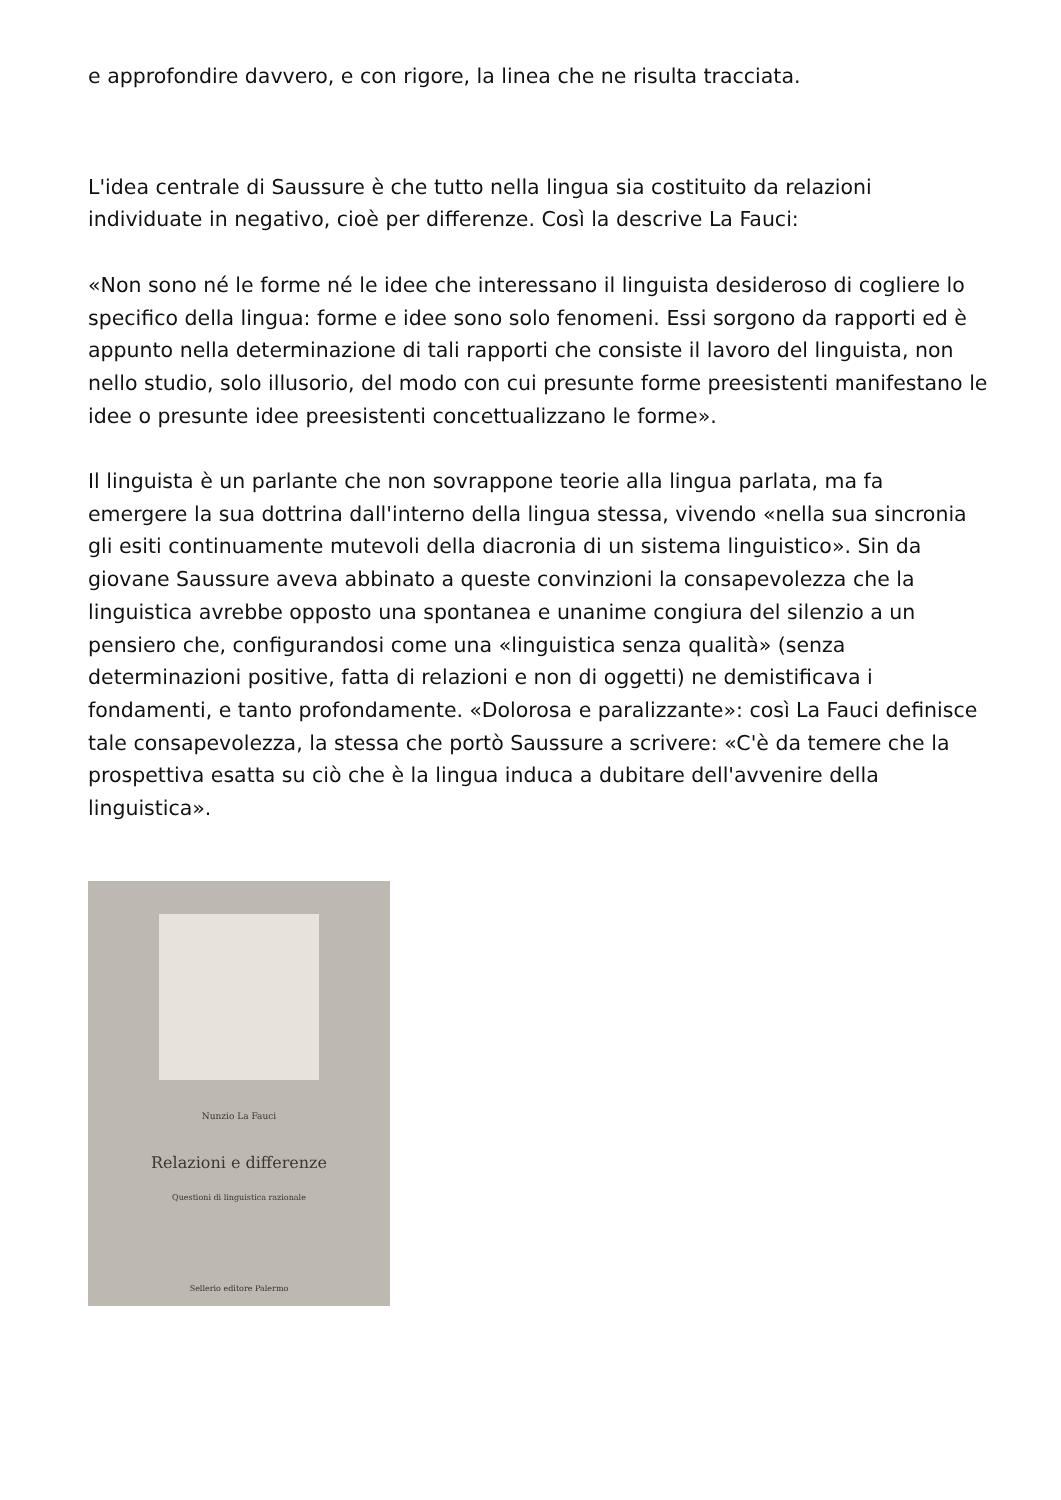e approfondire davvero, e con rigore, la linea che ne risulta tracciata.
L'idea centrale di Saussure è che tutto nella lingua sia costituito da relazioni individuate in negativo, cioè per differenze. Così la descrive La Fauci:
«Non sono né le forme né le idee che interessano il linguista desideroso di cogliere lo specifico della lingua: forme e idee sono solo fenomeni. Essi sorgono da rapporti ed è appunto nella determinazione di tali rapporti che consiste il lavoro del linguista, non nello studio, solo illusorio, del modo con cui presunte forme preesistenti manifestano le idee o presunte idee preesistenti concettualizzano le forme».
Il linguista è un parlante che non sovrappone teorie alla lingua parlata, ma fa emergere la sua dottrina dall'interno della lingua stessa, vivendo «nella sua sincronia gli esiti continuamente mutevoli della diacronia di un sistema linguistico». Sin da giovane Saussure aveva abbinato a queste convinzioni la consapevolezza che la linguistica avrebbe opposto una spontanea e unanime congiura del silenzio a un pensiero che, configurandosi come una «linguistica senza qualità» (senza determinazioni positive, fatta di relazioni e non di oggetti) ne demistificava i fondamenti, e tanto profondamente. «Dolorosa e paralizzante»: così La Fauci definisce tale consapevolezza, la stessa che portò Saussure a scrivere: «C'è da temere che la prospettiva esatta su ciò che è la lingua induca a dubitare dell'avvenire della linguistica».
Nunzio La Fauci
Relazioni e differenze
Questioni di linguistica razionale
Sellerio editore Palermo